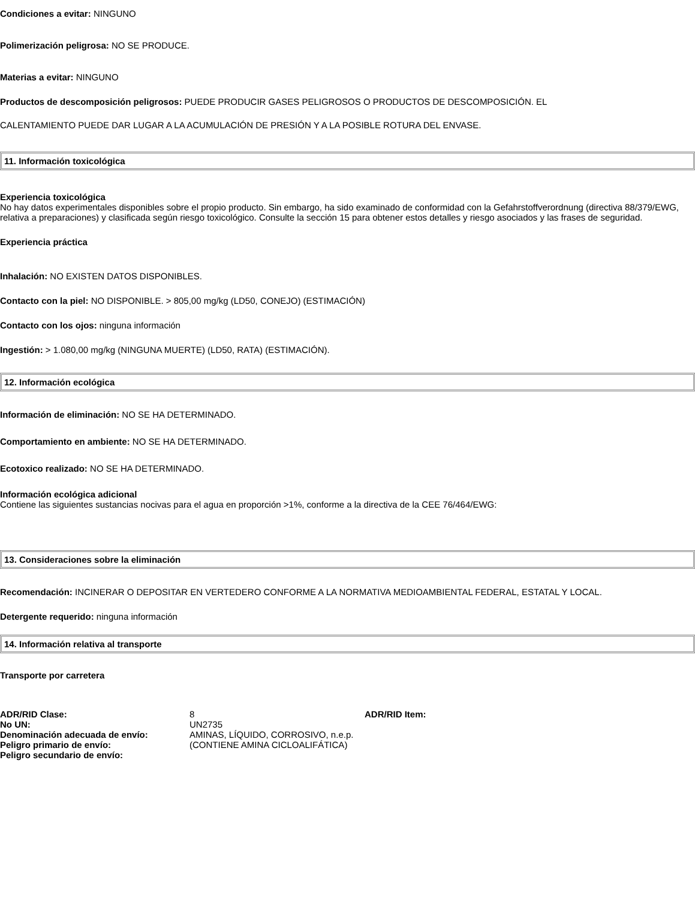Condiciones a evitar: NINGUNO
Polimerización peligrosa: NO SE PRODUCE.
Materias a evitar: NINGUNO
Productos de descomposición peligrosos: PUEDE PRODUCIR GASES PELIGROSOS O PRODUCTOS DE DESCOMPOSICIÓN. EL
CALENTAMIENTO PUEDE DAR LUGAR A LA ACUMULACIÓN DE PRESIÓN Y A LA POSIBLE ROTURA DEL ENVASE.
11. Información toxicológica
Experiencia toxicológica
No hay datos experimentales disponibles sobre el propio producto. Sin embargo, ha sido examinado de conformidad con la Gefahrstoffverordnung (directiva 88/379/EWG, relativa a preparaciones) y clasificada según riesgo toxicológico. Consulte la sección 15 para obtener estos detalles y riesgo asociados y las frases de seguridad.
Experiencia práctica
Inhalación: NO EXISTEN DATOS DISPONIBLES.
Contacto con la piel: NO DISPONIBLE. > 805,00 mg/kg (LD50, CONEJO) (ESTIMACIÓN)
Contacto con los ojos: ninguna información
Ingestión: > 1.080,00 mg/kg (NINGUNA MUERTE) (LD50, RATA) (ESTIMACIÓN).
12. Información ecológica
Información de eliminación: NO SE HA DETERMINADO.
Comportamiento en ambiente: NO SE HA DETERMINADO.
Ecotoxico realizado: NO SE HA DETERMINADO.
Información ecológica adicional
Contiene las siguientes sustancias nocivas para el agua en proporción >1%, conforme a la directiva de la CEE 76/464/EWG:
13. Consideraciones sobre la eliminación
Recomendación: INCINERAR O DEPOSITAR EN VERTEDERO CONFORME A LA NORMATIVA MEDIOAMBIENTAL FEDERAL, ESTATAL Y LOCAL.
Detergente requerido: ninguna información
14. Información relativa al transporte
Transporte por carretera
| ADR/RID Clase: | 8 | ADR/RID Item: |
| No UN: | UN2735 | |
| Denominación adecuada de envío: | AMINAS, LÍQUIDO, CORROSIVO, n.e.p. | |
| Peligro primario de envío: | (CONTIENE AMINA CICLOALIFÁTICA) | |
| Peligro secundario de envío: | | |